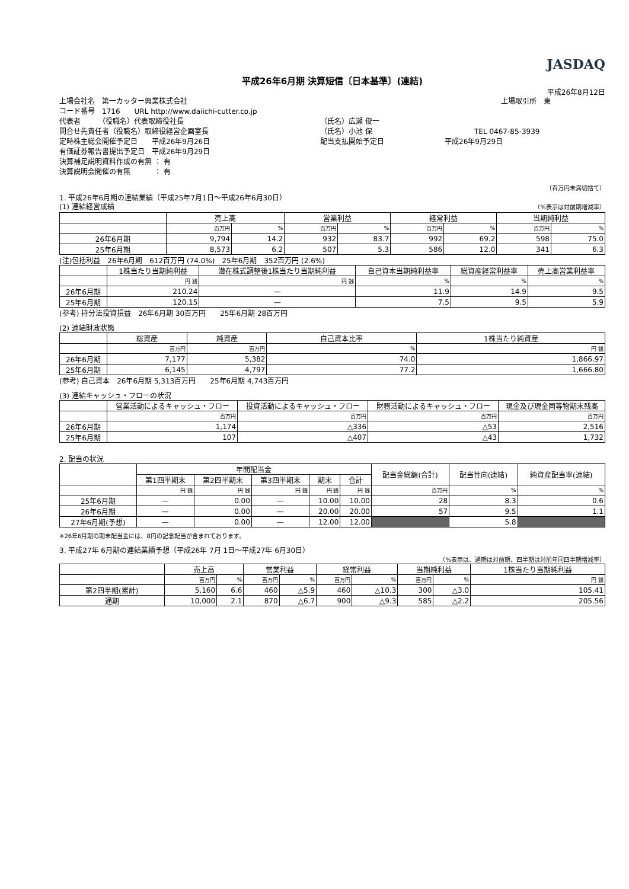JASDAQ
平成26年6月期 決算短信〔日本基準〕(連結)
平成26年8月12日
上場会社名　第一カッター興業株式会社 上場取引所　東
コード番号　1716　　URL http://www.daiichi-cutter.co.jp
代表者　　　（役職名）代表取締役社長 （氏名）広瀬 俊一
問合せ先責任者（役職名）取締役経営企画室長 （氏名）小池 保 TEL 0467-85-3939
定時株主総会開催予定日　　平成26年9月26日 配当支払開始予定日 平成26年9月29日
有価証券報告書提出予定日　平成26年9月29日
決算補足説明資料作成の有無 ： 有
決算説明会開催の有無　　　 ： 有
（百万円未満切捨て）
1. 平成26年6月期の連結業績（平成25年7月1日～平成26年6月30日）
(1) 連結経営成績 （%表示は対前期増減率）
| | 売上高 | | 営業利益 | | 経常利益 | | 当期純利益 | |
| --- | --- | --- | --- | --- | --- | --- | --- | --- |
| | 百万円 | % | 百万円 | % | 百万円 | % | 百万円 | % |
| 26年6月期 | 9,794 | 14.2 | 932 | 83.7 | 992 | 69.2 | 598 | 75.0 |
| 25年6月期 | 8,573 | 6.2 | 507 | 5.3 | 586 | 12.0 | 341 | 6.3 |
(注)包括利益　26年6月期　612百万円 (74.0%)　25年6月期　352百万円 (2.6%)
| | 1株当たり当期純利益 | 潜在株式調整後1株当たり当期純利益 | 自己資本当期純利益率 | 総資産経常利益率 | 売上高営業利益率 |
| --- | --- | --- | --- | --- | --- |
| | 円 銭 | 円 銭 | % | % | % |
| 26年6月期 | 210.24 | — | 11.9 | 14.9 | 9.5 |
| 25年6月期 | 120.15 | — | 7.5 | 9.5 | 5.9 |
(参考) 持分法投資損益　26年6月期 30百万円　　25年6月期 28百万円
(2) 連結財政状態
| | 総資産 | 純資産 | 自己資本比率 | 1株当たり純資産 |
| --- | --- | --- | --- | --- |
| | 百万円 | 百万円 | % | 円 銭 |
| 26年6月期 | 7,177 | 5,382 | 74.0 | 1,866.97 |
| 25年6月期 | 6,145 | 4,797 | 77.2 | 1,666.80 |
(参考) 自己資本　26年6月期 5,313百万円　　25年6月期 4,743百万円
(3) 連結キャッシュ・フローの状況
| | 営業活動によるキャッシュ・フロー | 投資活動によるキャッシュ・フロー | 財務活動によるキャッシュ・フロー | 現金及び現金同等物期末残高 |
| --- | --- | --- | --- | --- |
| | 百万円 | 百万円 | 百万円 | 百万円 |
| 26年6月期 | 1,174 | △336 | △53 | 2,516 |
| 25年6月期 | 107 | △407 | △43 | 1,732 |
2. 配当の状況
| | 年間配当金 | | | | | 配当金総額(合計) | 配当性向(連結) | 純資産配当率(連結) |
| --- | --- | --- | --- | --- | --- | --- | --- | --- |
| | 第1四半期末 | 第2四半期末 | 第3四半期末 | 期末 | 合計 | | | |
| | 円 銭 | 円 銭 | 円 銭 | 円 銭 | 円 銭 | 百万円 | % | % |
| 25年6月期 | — | 0.00 | — | 10.00 | 10.00 | 28 | 8.3 | 0.6 |
| 26年6月期 | — | 0.00 | — | 20.00 | 20.00 | 57 | 9.5 | 1.1 |
| 27年6月期(予想) | — | 0.00 | — | 12.00 | 12.00 | | 5.8 | |
※26年6月期の期末配当金には、8円の記念配当が含まれております。
3. 平成27年 6月期の連結業績予想（平成26年 7月 1日～平成27年 6月30日）
（%表示は、通期は対前期、四半期は対前年同四半期増減率）
| | 売上高 | | 営業利益 | | 経常利益 | | 当期純利益 | | 1株当たり当期純利益 |
| --- | --- | --- | --- | --- | --- | --- | --- | --- | --- |
| | 百万円 | % | 百万円 | % | 百万円 | % | 百万円 | % | 円 銭 |
| 第2四半期(累計) | 5,160 | 6.6 | 460 | △5.9 | 460 | △10.3 | 300 | △3.0 | 105.41 |
| 通期 | 10,000 | 2.1 | 870 | △6.7 | 900 | △9.3 | 585 | △2.2 | 205.56 |